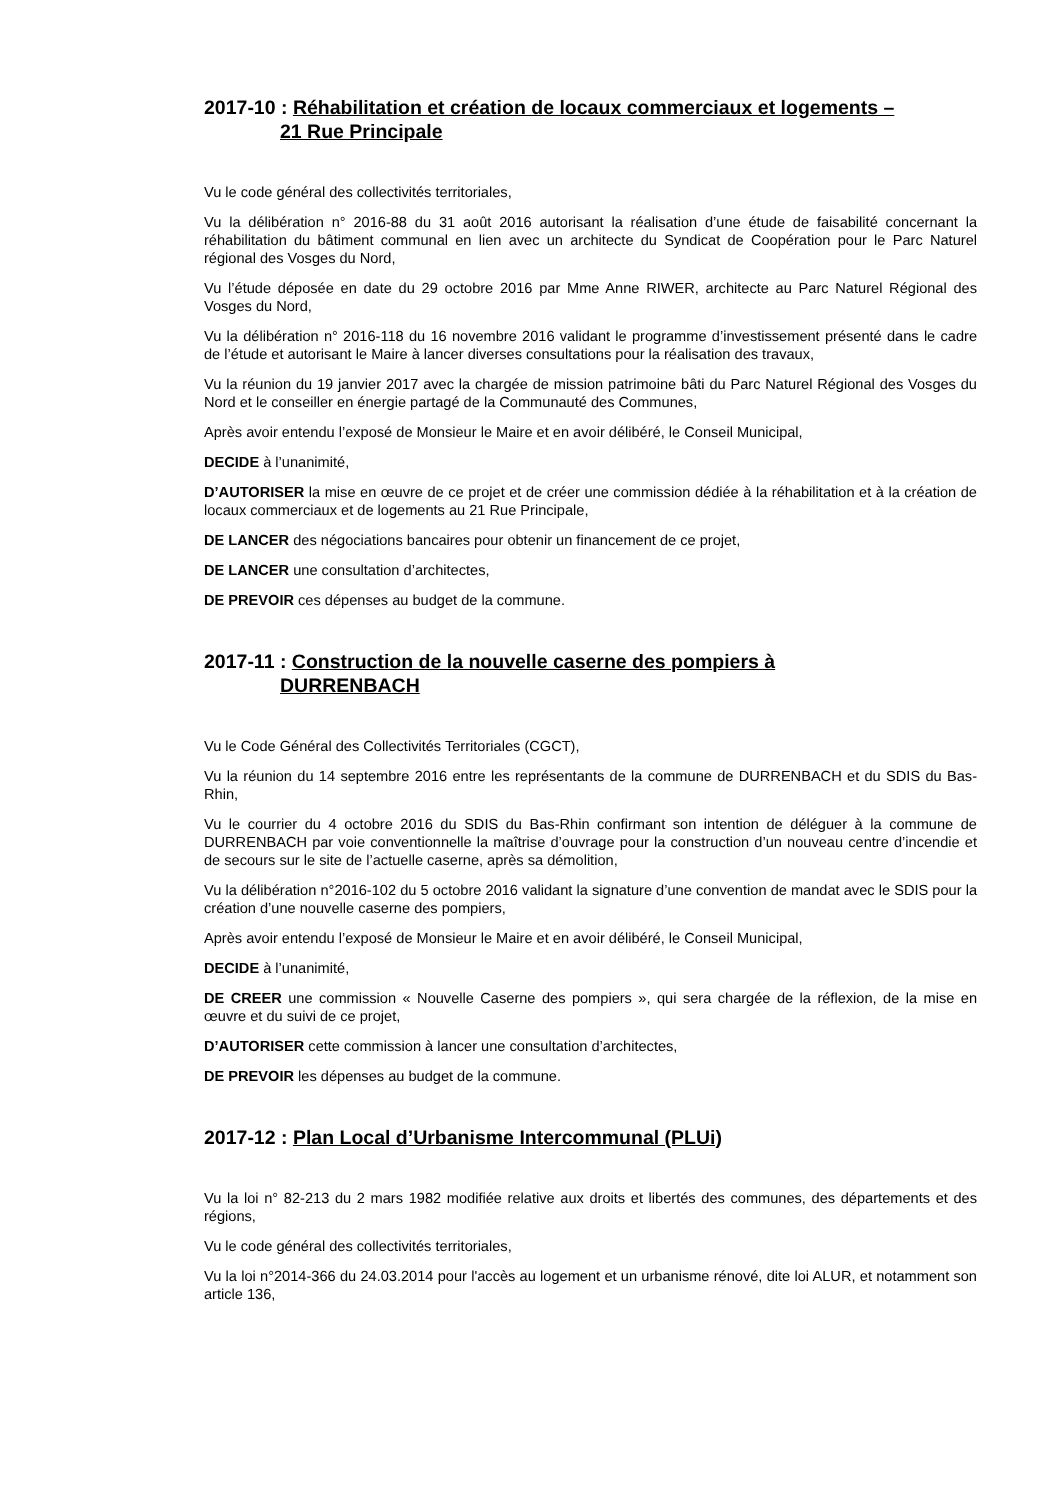2017-10 : Réhabilitation et création de locaux commerciaux et logements –
21 Rue Principale
Vu le code général des collectivités territoriales,
Vu la délibération n° 2016-88 du 31 août 2016 autorisant la réalisation d’une étude de faisabilité concernant la réhabilitation du bâtiment communal en lien avec un architecte du Syndicat de Coopération pour le Parc Naturel régional des Vosges du Nord,
Vu l’étude déposée en date du 29 octobre 2016 par Mme Anne RIWER, architecte au Parc Naturel Régional des Vosges du Nord,
Vu la délibération n° 2016-118 du 16 novembre 2016 validant le programme d’investissement présenté dans le cadre de l’étude et autorisant le Maire à lancer diverses consultations pour la réalisation des travaux,
Vu la réunion du 19 janvier 2017 avec la chargée de mission patrimoine bâti du Parc Naturel Régional des Vosges du Nord et le conseiller en énergie partagé de la Communauté des Communes,
Après avoir entendu l’exposé de Monsieur le Maire et en avoir délibéré, le Conseil Municipal,
DECIDE à l’unanimité,
D’AUTORISER la mise en œuvre de ce projet et de créer une commission dédiée à la réhabilitation et à la création de locaux commerciaux et de logements au 21 Rue Principale,
DE LANCER des négociations bancaires pour obtenir un financement de ce projet,
DE LANCER une consultation d’architectes,
DE PREVOIR ces dépenses au budget de la commune.
2017-11 : Construction de la nouvelle caserne des pompiers à
DURRENBACH
Vu le Code Général des Collectivités Territoriales (CGCT),
Vu la réunion du 14 septembre 2016 entre les représentants de la commune de DURRENBACH et du SDIS du Bas-Rhin,
Vu le courrier du 4 octobre 2016 du SDIS du Bas-Rhin confirmant son intention de déléguer à la commune de DURRENBACH par voie conventionnelle la maîtrise d’ouvrage pour la construction d’un nouveau centre d’incendie et de secours sur le site de l’actuelle caserne, après sa démolition,
Vu la délibération n°2016-102 du 5 octobre 2016 validant la signature d’une convention de mandat avec le SDIS pour la création d’une nouvelle caserne des pompiers,
Après avoir entendu l’exposé de Monsieur le Maire et en avoir délibéré, le Conseil Municipal,
DECIDE à l’unanimité,
DE CREER une commission « Nouvelle Caserne des pompiers », qui sera chargée de la réflexion, de la mise en œuvre et du suivi de ce projet,
D’AUTORISER cette commission à lancer une consultation d’architectes,
DE PREVOIR les dépenses au budget de la commune.
2017-12 : Plan Local d’Urbanisme Intercommunal (PLUi)
Vu la loi n° 82-213 du 2 mars 1982 modifiée relative aux droits et libertés des communes, des départements et des régions,
Vu le code général des collectivités territoriales,
Vu la loi n°2014-366 du 24.03.2014 pour l'accès au logement et un urbanisme rénové, dite loi ALUR, et notamment son article 136,